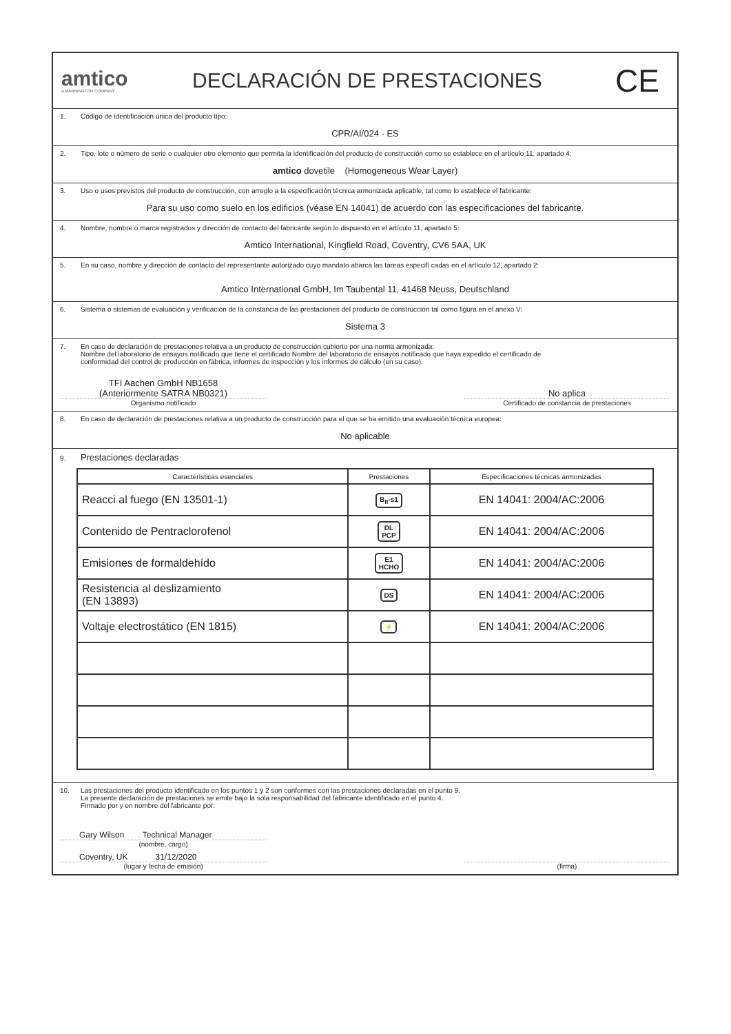amtico
A MANNINGTON COMPANY
DECLARACIÓN DE PRESTACIONES
CE
1. Código de identificación única del producto tipo:
CPR/AI/024 - ES
2. Tipo, lote o número de serie o cualquier otro elemento que permita la identificación del producto de construcción como se establece en el artículo 11, apartado 4:
amtico dovetile (Homogeneous Wear Layer)
3. Uso o usos previstos del producto de construcción, con arreglo a la especificación técnica armonizada aplicable, tal como lo establece el fabricante:
Para su uso como suelo en los edificios (véase EN 14041) de acuerdo con las especificaciones del fabricante.
4. Nombre, nombre o marca registrados y dirección de contacto del fabricante según lo dispuesto en el artículo 11, apartado 5:
Amtico International, Kingfield Road, Coventry, CV6 5AA, UK
5. En su caso, nombre y dirección de contacto del representante autorizado cuyo mandato abarca las tareas especifi cadas en el artículo 12, apartado 2:
Amtico International GmbH, Im Taubental 11, 41468 Neuss, Deutschland
6. Sistema o sistemas de evaluación y verificación de la constancia de las prestaciones del producto de construcción tal como figura en el anexo V:
Sistema 3
7. En caso de declaración de prestaciones relativa a un producto de construcción cubierto por una norma armonizada:
Nombre del laboratorio de ensayos notificado que tiene el certificado Nombre del laboratorio de ensayos notificado que haya expedido el certificado de
conformidad del control de producción en fábrica, informes de inspección y los informes de cálculo (en su caso).
TFI Aachen GmbH NB1658
(Anteriormente SATRA NB0321)
Organismo notificado
No aplica
Certificado de constancia de prestaciones
8. En caso de declaración de prestaciones relativa a un producto de construcción para el que se ha emitido una evaluación técnica europea:
No aplicable
9. Prestaciones declaradas
| Características esenciales | Prestaciones | Especificaciones técnicas armonizadas |
| --- | --- | --- |
| Reacci al fuego (EN 13501-1) | B<sub>fl</sub>-s1 | EN 14041: 2004/AC:2006 |
| Contenido de Pentraclorofenol | DL PCP | EN 14041: 2004/AC:2006 |
| Emisiones de formaldehído | E1 HCHO | EN 14041: 2004/AC:2006 |
| Resistencia al deslizamiento (EN 13893) | DS | EN 14041: 2004/AC:2006 |
| Voltaje electrostático (EN 1815) | ⚡ | EN 14041: 2004/AC:2006 |
10. Las prestaciones del producto identificado en los puntos 1 y 2 son conformes con las prestaciones declaradas en el punto 9.
La presente declaración de prestaciones se emite bajo la sola responsabilidad del fabricante identificado en el punto 4.
Firmado por y en nombre del fabricante por:
Gary Wilson Technical Manager
(nombre, cargo)
Coventry, UK 31/12/2020
(lugar y fecha de emisión)
(firma)